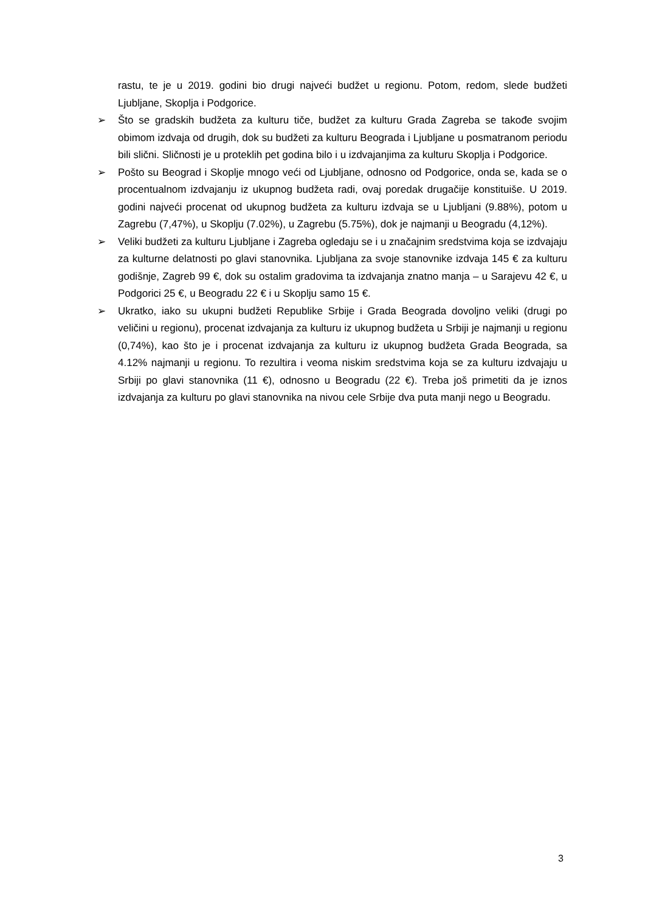rastu, te je u 2019. godini bio drugi najveći budžet u regionu. Potom, redom, slede budžeti Ljubljane, Skoplja i Podgorice.
➢ Što se gradskih budžeta za kulturu tiče, budžet za kulturu Grada Zagreba se takođe svojim obimom izdvaja od drugih, dok su budžeti za kulturu Beograda i Ljubljane u posmatranom periodu bili slični. Sličnosti je u proteklih pet godina bilo i u izdvajanjima za kulturu Skoplja i Podgorice.
➢ Pošto su Beograd i Skoplje mnogo veći od Ljubljane, odnosno od Podgorice, onda se, kada se o procentualnom izdvajanju iz ukupnog budžeta radi, ovaj poredak drugačije konstituiše. U 2019. godini najveći procenat od ukupnog budžeta za kulturu izdvaja se u Ljubljani (9.88%), potom u Zagrebu (7,47%), u Skoplju (7.02%), u Zagrebu (5.75%), dok je najmanji u Beogradu (4,12%).
➢ Veliki budžeti za kulturu Ljubljane i Zagreba ogledaju se i u značajnim sredstvima koja se izdvajaju za kulturne delatnosti po glavi stanovnika. Ljubljana za svoje stanovnike izdvaja 145 € za kulturu godišnje, Zagreb 99 €, dok su ostalim gradovima ta izdvajanja znatno manja – u Sarajevu 42 €, u Podgorici 25 €, u Beogradu 22 € i u Skoplju samo 15 €.
➢ Ukratko, iako su ukupni budžeti Republike Srbije i Grada Beograda dovoljno veliki (drugi po veličini u regionu), procenat izdvajanja za kulturu iz ukupnog budžeta u Srbiji je najmanji u regionu (0,74%), kao što je i procenat izdvajanja za kulturu iz ukupnog budžeta Grada Beograda, sa 4.12% najmanji u regionu. To rezultira i veoma niskim sredstvima koja se za kulturu izdvajaju u Srbiji po glavi stanovnika (11 €), odnosno u Beogradu (22 €). Treba još primetiti da je iznos izdvajanja za kulturu po glavi stanovnika na nivou cele Srbije dva puta manji nego u Beogradu.
3